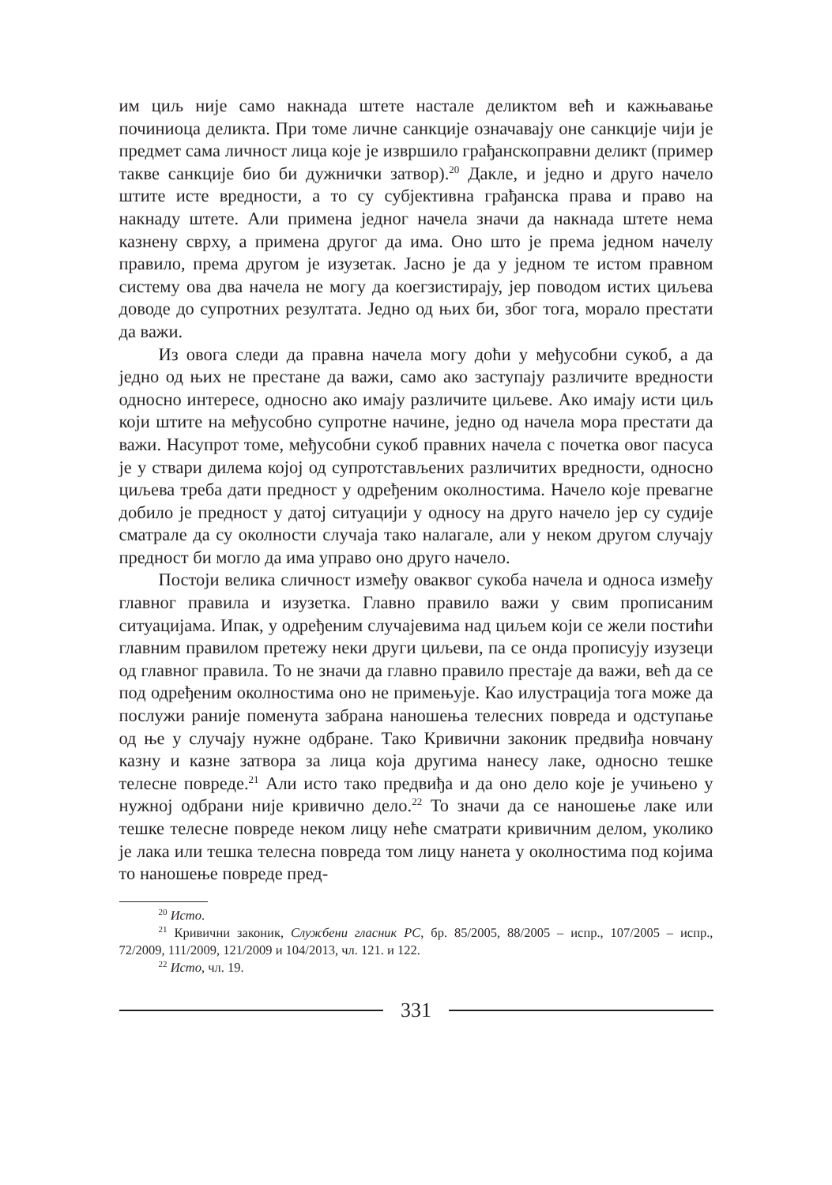им циљ није само накнада штете настале деликтом већ и кажњавање починиоца деликта. При томе личне санкције означавају оне санкције чији је предмет сама личност лица које је извршило грађанскоправни деликт (пример такве санкције био би дужнички затвор).<sup>20</sup> Дакле, и једно и друго начело штите исте вредности, а то су субјективна грађанска права и право на накнаду штете. Али примена једног начела значи да накнада штете нема казнену сврху, а примена другог да има. Оно што је према једном начелу правило, према другом је изузетак. Јасно је да у једном те истом правном систему ова два начела не могу да коегзистирају, јер поводом истих циљева доводе до супротних резултата. Једно од њих би, због тога, морало престати да важи.
Из овога следи да правна начела могу доћи у међусобни сукоб, а да једно од њих не престане да важи, само ако заступају различите вредности односно интересе, односно ако имају различите циљеве. Ако имају исти циљ који штите на међусобно супротне начине, једно од начела мора престати да важи. Насупрот томе, међусобни сукоб правних начела с почетка овог пасуса је у ствари дилема којој од супротстављених различитих вредности, односно циљева треба дати предност у одређеним околностима. Начело које превагне добило је предност у датој ситуацији у односу на друго начело јер су судије сматрале да су околности случаја тако налагале, али у неком другом случају предност би могло да има управо оно друго начело.
Постоји велика сличност између оваквог сукоба начела и односа између главног правила и изузетка. Главно правило важи у свим прописаним ситуацијама. Ипак, у одређеним случајевима над циљем који се жели постићи главним правилом претежу неки други циљеви, па се онда прописују изузеци од главног правила. То не значи да главно правило престаје да важи, већ да се под одређеним околностима оно не примењује. Као илустрација тога може да послужи раније поменута забрана наношења телесних повреда и одступање од ње у случају нужне одбране. Тако Кривични законик предвиђа новчану казну и казне затвора за лица која другима нанесу лаке, односно тешке телесне повреде.<sup>21</sup> Али исто тако предвиђа и да оно дело које је учињено у нужној одбрани није кривично дело.<sup>22</sup> То значи да се наношење лаке или тешке телесне повреде неком лицу неће сматрати кривичним делом, уколико је лака или тешка телесна повреда том лицу нанета у околностима под којима то наношење повреде пред-
<sup>20</sup> Исто.
<sup>21</sup> Кривични законик, Службени гласник РС, бр. 85/2005, 88/2005 – испр., 107/2005 – испр., 72/2009, 111/2009, 121/2009 и 104/2013, чл. 121. и 122.
<sup>22</sup> Исто, чл. 19.
331